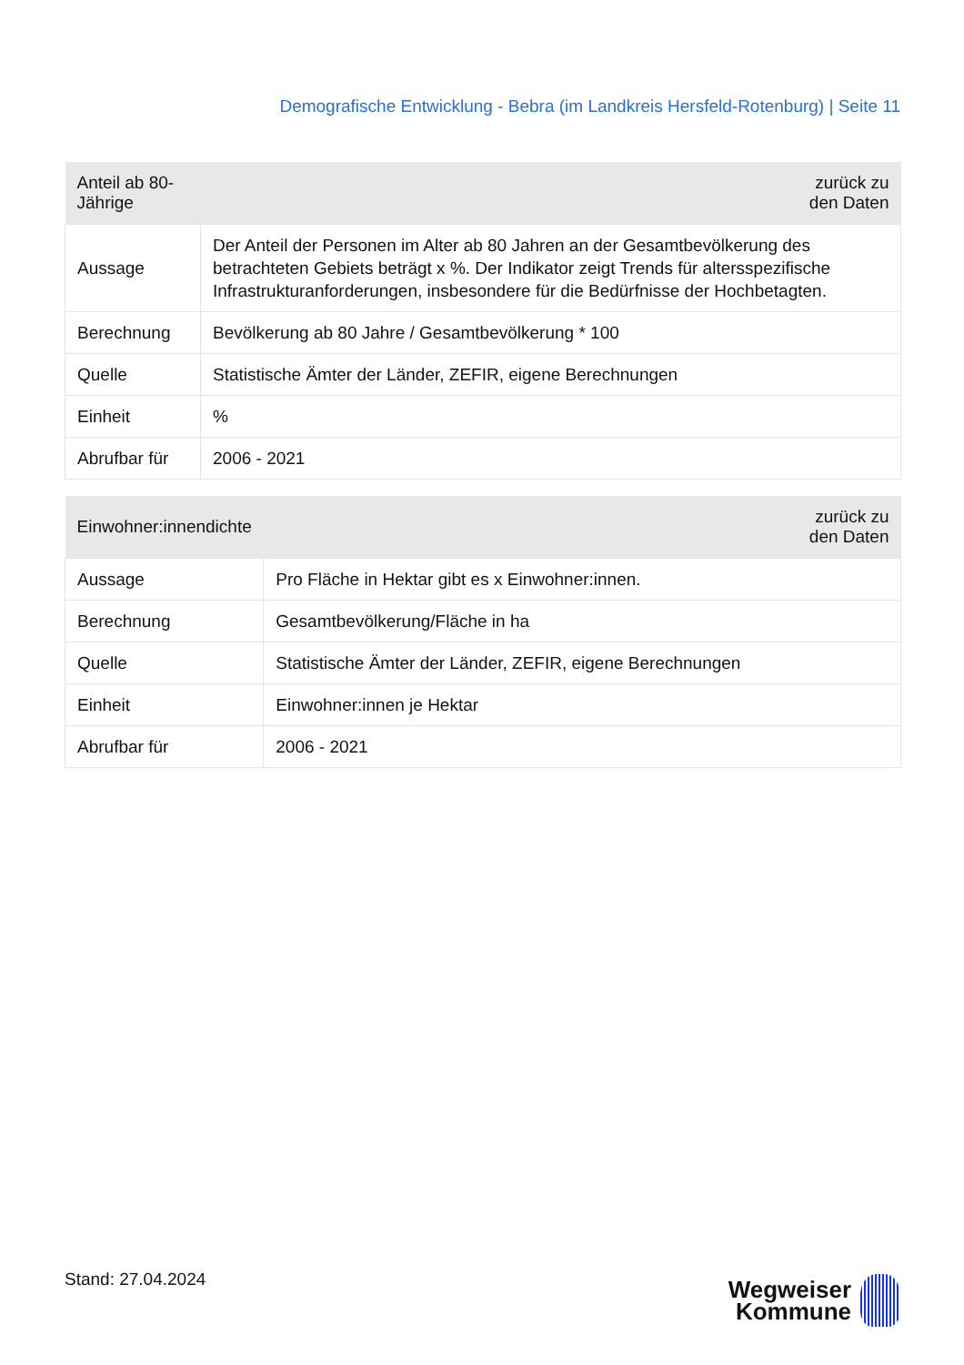Demografische Entwicklung - Bebra (im Landkreis Hersfeld-Rotenburg) | Seite 11
| Anteil ab 80-Jährige | zurück zu den Daten |
| --- | --- |
| Aussage | Der Anteil der Personen im Alter ab 80 Jahren an der Gesamtbevölkerung des betrachteten Gebiets beträgt x %. Der Indikator zeigt Trends für altersspezifische Infrastrukturanforderungen, insbesondere für die Bedürfnisse der Hochbetagten. |
| Berechnung | Bevölkerung ab 80 Jahre / Gesamtbevölkerung * 100 |
| Quelle | Statistische Ämter der Länder, ZEFIR, eigene Berechnungen |
| Einheit | % |
| Abrufbar für | 2006 - 2021 |
| Einwohner:innendichte | zurück zu den Daten |
| --- | --- |
| Aussage | Pro Fläche in Hektar gibt es x Einwohner:innen. |
| Berechnung | Gesamtbevölkerung/Fläche in ha |
| Quelle | Statistische Ämter der Länder, ZEFIR, eigene Berechnungen |
| Einheit | Einwohner:innen je Hektar |
| Abrufbar für | 2006 - 2021 |
Stand: 27.04.2024
Wegweiser
Kommune